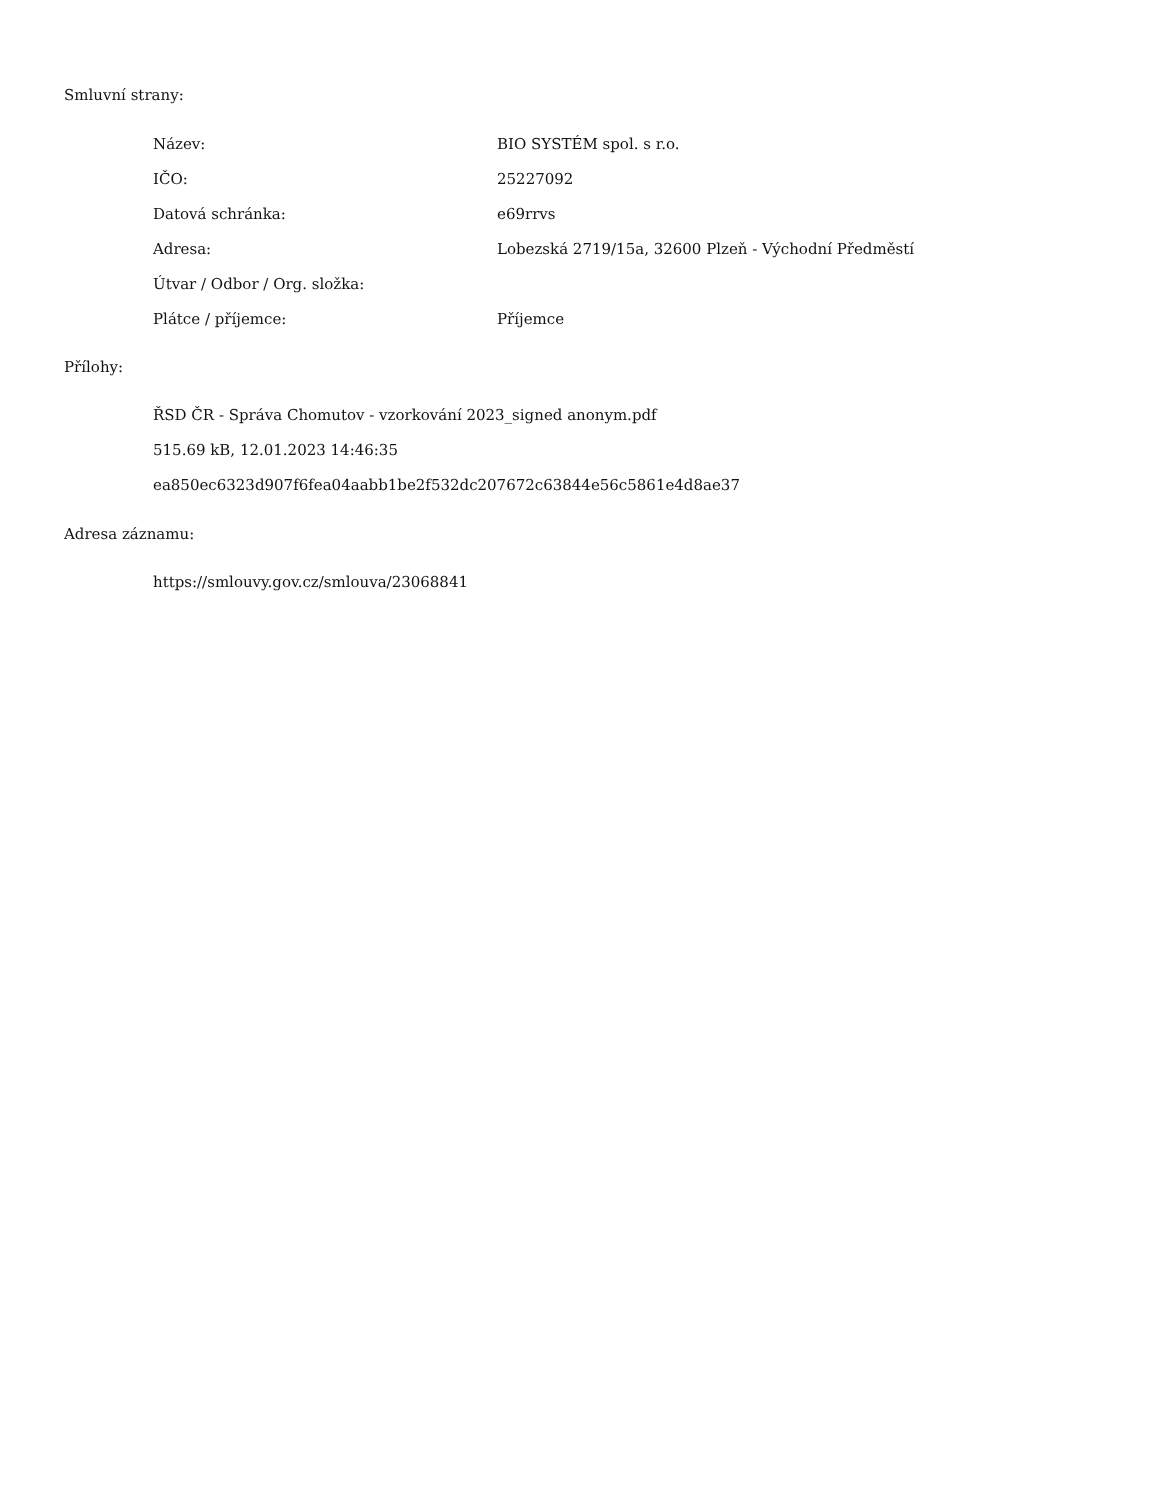Smluvní strany:
| Název: | BIO SYSTÉM spol. s r.o. |
| IČO: | 25227092 |
| Datová schránka: | e69rrvs |
| Adresa: | Lobezská 2719/15a, 32600 Plzeň - Východní Předměstí |
| Útvar / Odbor / Org. složka: | |
| Plátce / příjemce: | Příjemce |
Přílohy:
ŘSD ČR - Správa Chomutov - vzorkování 2023_signed anonym.pdf
515.69 kB, 12.01.2023 14:46:35
ea850ec6323d907f6fea04aabb1be2f532dc207672c63844e56c5861e4d8ae37
Adresa záznamu:
https://smlouvy.gov.cz/smlouva/23068841